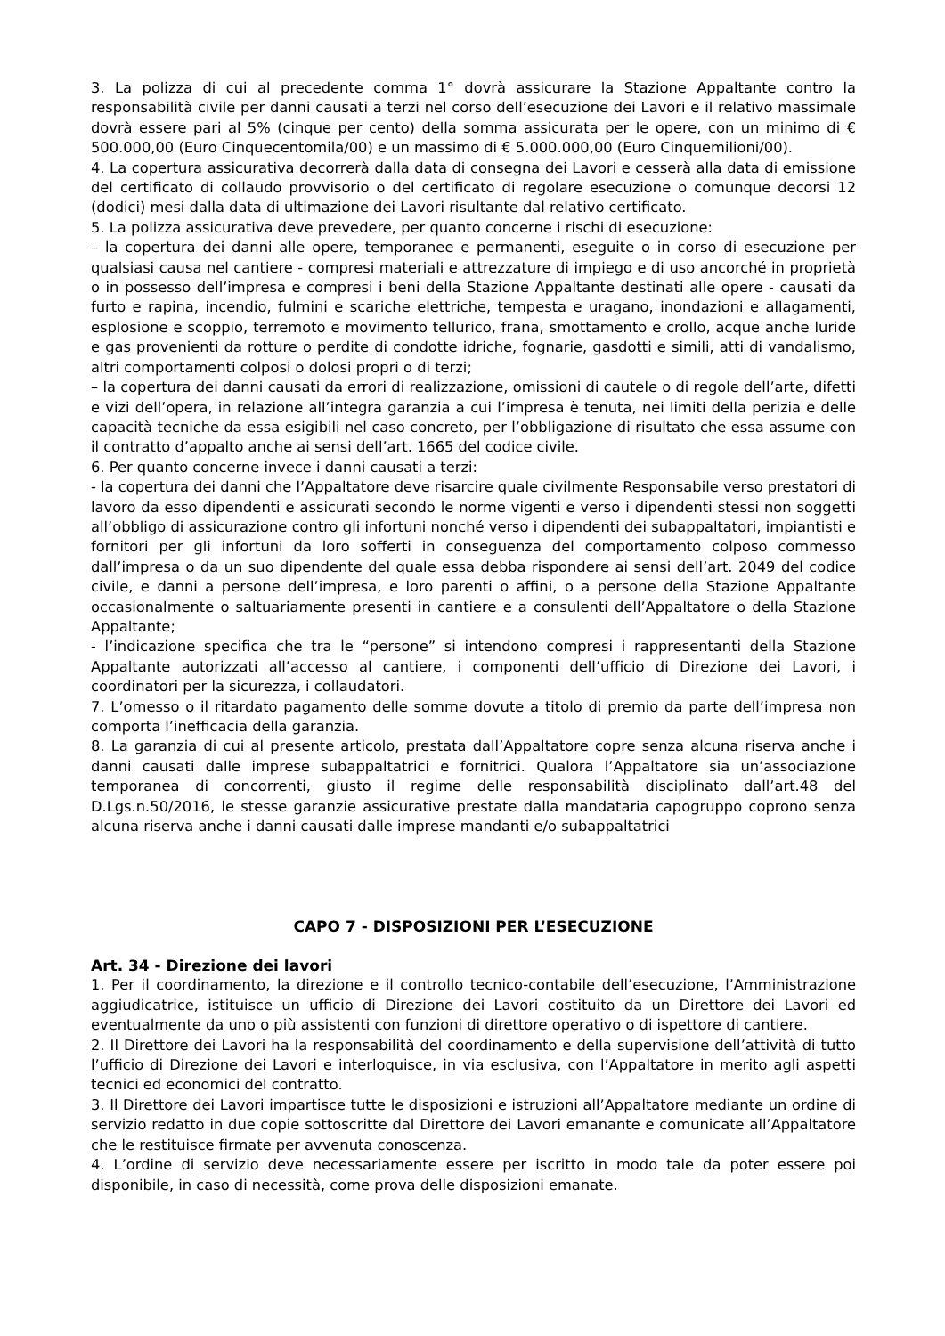3. La polizza di cui al precedente comma 1° dovrà assicurare la Stazione Appaltante contro la responsabilità civile per danni causati a terzi nel corso dell’esecuzione dei Lavori e il relativo massimale dovrà essere pari al 5% (cinque per cento) della somma assicurata per le opere, con un minimo di € 500.000,00 (Euro Cinquecentomila/00) e un massimo di € 5.000.000,00 (Euro Cinquemilioni/00).
4. La copertura assicurativa decorrerà dalla data di consegna dei Lavori e cesserà alla data di emissione del certificato di collaudo provvisorio o del certificato di regolare esecuzione o comunque decorsi 12 (dodici) mesi dalla data di ultimazione dei Lavori risultante dal relativo certificato.
5. La polizza assicurativa deve prevedere, per quanto concerne i rischi di esecuzione:
– la copertura dei danni alle opere, temporanee e permanenti, eseguite o in corso di esecuzione per qualsiasi causa nel cantiere - compresi materiali e attrezzature di impiego e di uso ancorché in proprietà o in possesso dell’impresa e compresi i beni della Stazione Appaltante destinati alle opere - causati da furto e rapina, incendio, fulmini e scariche elettriche, tempesta e uragano, inondazioni e allagamenti, esplosione e scoppio, terremoto e movimento tellurico, frana, smottamento e crollo, acque anche luride e gas provenienti da rotture o perdite di condotte idriche, fognarie, gasdotti e simili, atti di vandalismo, altri comportamenti colposi o dolosi propri o di terzi;
– la copertura dei danni causati da errori di realizzazione, omissioni di cautele o di regole dell’arte, difetti e vizi dell’opera, in relazione all’integra garanzia a cui l’impresa è tenuta, nei limiti della perizia e delle capacità tecniche da essa esigibili nel caso concreto, per l’obbligazione di risultato che essa assume con il contratto d’appalto anche ai sensi dell’art. 1665 del codice civile.
6. Per quanto concerne invece i danni causati a terzi:
- la copertura dei danni che l’Appaltatore deve risarcire quale civilmente Responsabile verso prestatori di lavoro da esso dipendenti e assicurati secondo le norme vigenti e verso i dipendenti stessi non soggetti all’obbligo di assicurazione contro gli infortuni nonché verso i dipendenti dei subappaltatori, impiantisti e fornitori per gli infortuni da loro sofferti in conseguenza del comportamento colposo commesso dall’impresa o da un suo dipendente del quale essa debba rispondere ai sensi dell’art. 2049 del codice civile, e danni a persone dell’impresa, e loro parenti o affini, o a persone della Stazione Appaltante occasionalmente o saltuariamente presenti in cantiere e a consulenti dell’Appaltatore o della Stazione Appaltante;
- l’indicazione specifica che tra le “persone” si intendono compresi i rappresentanti della Stazione Appaltante autorizzati all’accesso al cantiere, i componenti dell’ufficio di Direzione dei Lavori, i coordinatori per la sicurezza, i collaudatori.
7. L’omesso o il ritardato pagamento delle somme dovute a titolo di premio da parte dell’impresa non comporta l’inefficacia della garanzia.
8. La garanzia di cui al presente articolo, prestata dall’Appaltatore copre senza alcuna riserva anche i danni causati dalle imprese subappaltatrici e fornitrici. Qualora l’Appaltatore sia un’associazione temporanea di concorrenti, giusto il regime delle responsabilità disciplinato dall’art.48 del D.Lgs.n.50/2016, le stesse garanzie assicurative prestate dalla mandataria capogruppo coprono senza alcuna riserva anche i danni causati dalle imprese mandanti e/o subappaltatrici
CAPO 7 - DISPOSIZIONI PER L’ESECUZIONE
Art. 34 - Direzione dei lavori
1. Per il coordinamento, la direzione e il controllo tecnico-contabile dell’esecuzione, l’Amministrazione aggiudicatrice, istituisce un ufficio di Direzione dei Lavori costituito da un Direttore dei Lavori ed eventualmente da uno o più assistenti con funzioni di direttore operativo o di ispettore di cantiere.
2. Il Direttore dei Lavori ha la responsabilità del coordinamento e della supervisione dell’attività di tutto l’ufficio di Direzione dei Lavori e interloquisce, in via esclusiva, con l’Appaltatore in merito agli aspetti tecnici ed economici del contratto.
3. Il Direttore dei Lavori impartisce tutte le disposizioni e istruzioni all’Appaltatore mediante un ordine di servizio redatto in due copie sottoscritte dal Direttore dei Lavori emanante e comunicate all’Appaltatore che le restituisce firmate per avvenuta conoscenza.
4. L’ordine di servizio deve necessariamente essere per iscritto in modo tale da poter essere poi disponibile, in caso di necessità, come prova delle disposizioni emanate.